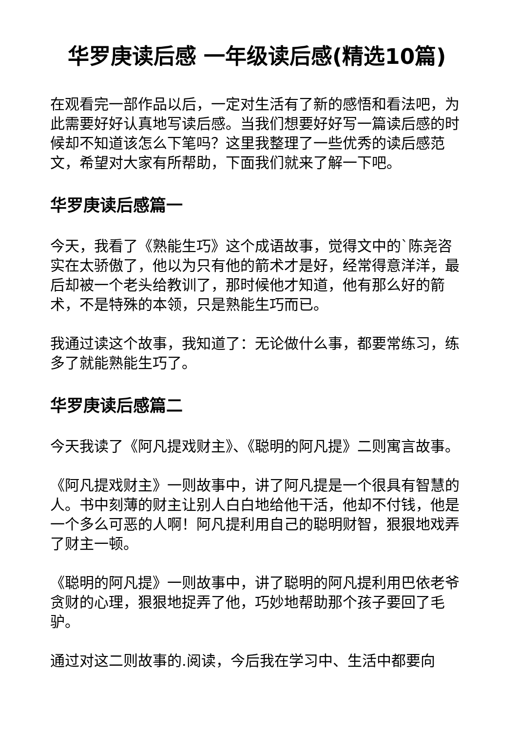华罗庚读后感 一年级读后感(精选10篇)
在观看完一部作品以后，一定对生活有了新的感悟和看法吧，为此需要好好认真地写读后感。当我们想要好好写一篇读后感的时候却不知道该怎么下笔吗？这里我整理了一些优秀的读后感范文，希望对大家有所帮助，下面我们就来了解一下吧。
华罗庚读后感篇一
今天，我看了《熟能生巧》这个成语故事，觉得文中的`陈尧咨实在太骄傲了，他以为只有他的箭术才是好，经常得意洋洋，最后却被一个老头给教训了，那时候他才知道，他有那么好的箭术，不是特殊的本领，只是熟能生巧而已。
我通过读这个故事，我知道了：无论做什么事，都要常练习，练多了就能熟能生巧了。
华罗庚读后感篇二
今天我读了《阿凡提戏财主》、《聪明的阿凡提》二则寓言故事。
《阿凡提戏财主》一则故事中，讲了阿凡提是一个很具有智慧的人。书中刻薄的财主让别人白白地给他干活，他却不付钱，他是一个多么可恶的人啊！阿凡提利用自己的聪明财智，狠狠地戏弄了财主一顿。
《聪明的阿凡提》一则故事中，讲了聪明的阿凡提利用巴依老爷贪财的心理，狠狠地捉弄了他，巧妙地帮助那个孩子要回了毛驴。
通过对这二则故事的.阅读，今后我在学习中、生活中都要向